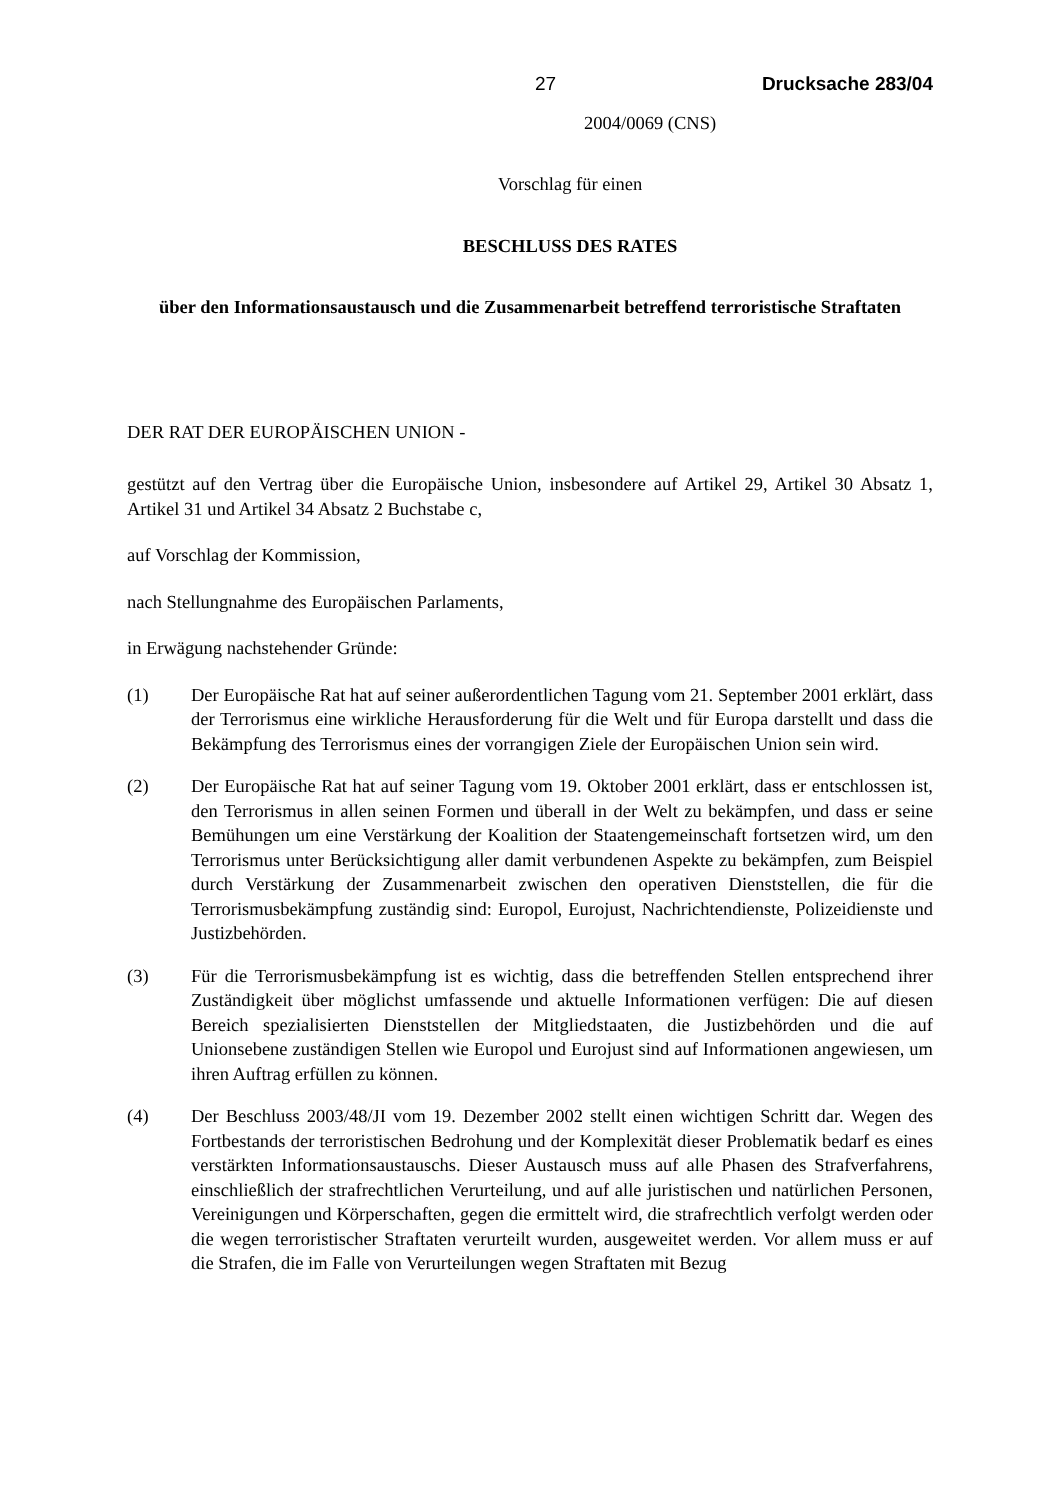27 Drucksache 283/04
2004/0069 (CNS)
Vorschlag für einen
BESCHLUSS DES RATES
über den Informationsaustausch und die Zusammenarbeit betreffend terroristische Straftaten
DER RAT DER EUROPÄISCHEN UNION -
gestützt auf den Vertrag über die Europäische Union, insbesondere auf Artikel 29, Artikel 30 Absatz 1, Artikel 31 und Artikel 34 Absatz 2 Buchstabe c,
auf Vorschlag der Kommission,
nach Stellungnahme des Europäischen Parlaments,
in Erwägung nachstehender Gründe:
(1) Der Europäische Rat hat auf seiner außerordentlichen Tagung vom 21. September 2001 erklärt, dass der Terrorismus eine wirkliche Herausforderung für die Welt und für Europa darstellt und dass die Bekämpfung des Terrorismus eines der vorrangigen Ziele der Europäischen Union sein wird.
(2) Der Europäische Rat hat auf seiner Tagung vom 19. Oktober 2001 erklärt, dass er entschlossen ist, den Terrorismus in allen seinen Formen und überall in der Welt zu bekämpfen, und dass er seine Bemühungen um eine Verstärkung der Koalition der Staatengemeinschaft fortsetzen wird, um den Terrorismus unter Berücksichtigung aller damit verbundenen Aspekte zu bekämpfen, zum Beispiel durch Verstärkung der Zusammenarbeit zwischen den operativen Dienststellen, die für die Terrorismusbekämpfung zuständig sind: Europol, Eurojust, Nachrichtendienste, Polizeidienste und Justizbehörden.
(3) Für die Terrorismusbekämpfung ist es wichtig, dass die betreffenden Stellen entsprechend ihrer Zuständigkeit über möglichst umfassende und aktuelle Informationen verfügen: Die auf diesen Bereich spezialisierten Dienststellen der Mitgliedstaaten, die Justizbehörden und die auf Unionsebene zuständigen Stellen wie Europol und Eurojust sind auf Informationen angewiesen, um ihren Auftrag erfüllen zu können.
(4) Der Beschluss 2003/48/JI vom 19. Dezember 2002 stellt einen wichtigen Schritt dar. Wegen des Fortbestands der terroristischen Bedrohung und der Komplexität dieser Problematik bedarf es eines verstärkten Informationsaustauschs. Dieser Austausch muss auf alle Phasen des Strafverfahrens, einschließlich der strafrechtlichen Verurteilung, und auf alle juristischen und natürlichen Personen, Vereinigungen und Körperschaften, gegen die ermittelt wird, die strafrechtlich verfolgt werden oder die wegen terroristischer Straftaten verurteilt wurden, ausgeweitet werden. Vor allem muss er auf die Strafen, die im Falle von Verurteilungen wegen Straftaten mit Bezug